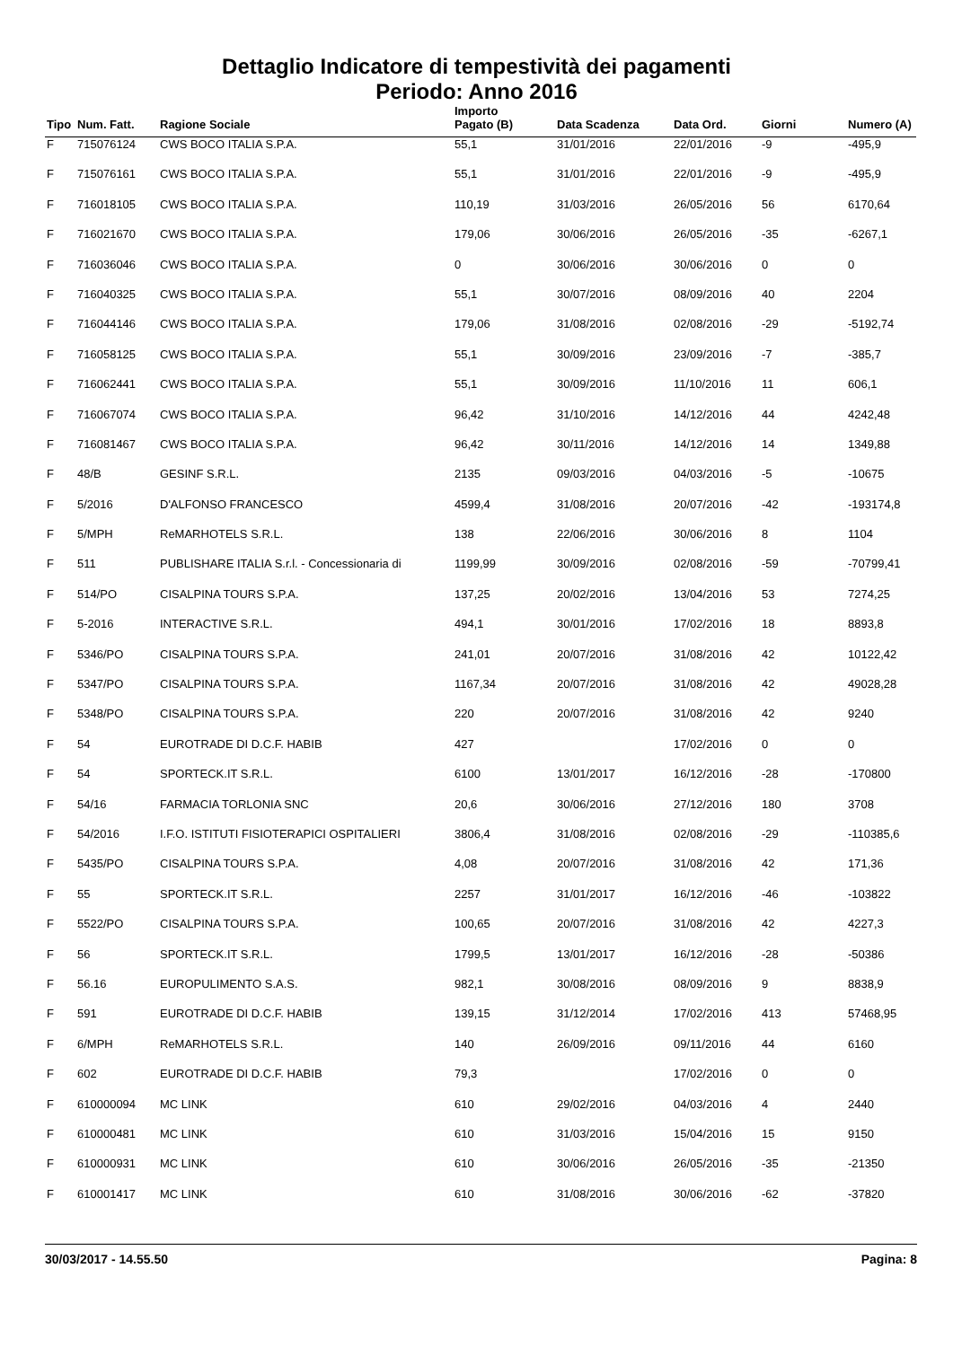Dettaglio Indicatore di tempestività dei pagamenti
Periodo: Anno 2016
| Tipo | Num. Fatt. | Ragione Sociale | Importo Pagato (B) | Data Scadenza | Data Ord. | Giorni | Numero (A) |
| --- | --- | --- | --- | --- | --- | --- | --- |
| F | 715076124 | CWS BOCO ITALIA S.P.A. | 55,1 | 31/01/2016 | 22/01/2016 | -9 | -495,9 |
| F | 715076161 | CWS BOCO ITALIA S.P.A. | 55,1 | 31/01/2016 | 22/01/2016 | -9 | -495,9 |
| F | 716018105 | CWS BOCO ITALIA S.P.A. | 110,19 | 31/03/2016 | 26/05/2016 | 56 | 6170,64 |
| F | 716021670 | CWS BOCO ITALIA S.P.A. | 179,06 | 30/06/2016 | 26/05/2016 | -35 | -6267,1 |
| F | 716036046 | CWS BOCO ITALIA S.P.A. | 0 | 30/06/2016 | 30/06/2016 | 0 | 0 |
| F | 716040325 | CWS BOCO ITALIA S.P.A. | 55,1 | 30/07/2016 | 08/09/2016 | 40 | 2204 |
| F | 716044146 | CWS BOCO ITALIA S.P.A. | 179,06 | 31/08/2016 | 02/08/2016 | -29 | -5192,74 |
| F | 716058125 | CWS BOCO ITALIA S.P.A. | 55,1 | 30/09/2016 | 23/09/2016 | -7 | -385,7 |
| F | 716062441 | CWS BOCO ITALIA S.P.A. | 55,1 | 30/09/2016 | 11/10/2016 | 11 | 606,1 |
| F | 716067074 | CWS BOCO ITALIA S.P.A. | 96,42 | 31/10/2016 | 14/12/2016 | 44 | 4242,48 |
| F | 716081467 | CWS BOCO ITALIA S.P.A. | 96,42 | 30/11/2016 | 14/12/2016 | 14 | 1349,88 |
| F | 48/B | GESINF S.R.L. | 2135 | 09/03/2016 | 04/03/2016 | -5 | -10675 |
| F | 5/2016 | D'ALFONSO FRANCESCO | 4599,4 | 31/08/2016 | 20/07/2016 | -42 | -193174,8 |
| F | 5/MPH | ReMARHOTELS S.R.L. | 138 | 22/06/2016 | 30/06/2016 | 8 | 1104 |
| F | 511 | PUBLISHARE ITALIA S.r.l. - Concessionaria di | 1199,99 | 30/09/2016 | 02/08/2016 | -59 | -70799,41 |
| F | 514/PO | CISALPINA TOURS S.P.A. | 137,25 | 20/02/2016 | 13/04/2016 | 53 | 7274,25 |
| F | 5-2016 | INTERACTIVE S.R.L. | 494,1 | 30/01/2016 | 17/02/2016 | 18 | 8893,8 |
| F | 5346/PO | CISALPINA TOURS S.P.A. | 241,01 | 20/07/2016 | 31/08/2016 | 42 | 10122,42 |
| F | 5347/PO | CISALPINA TOURS S.P.A. | 1167,34 | 20/07/2016 | 31/08/2016 | 42 | 49028,28 |
| F | 5348/PO | CISALPINA TOURS S.P.A. | 220 | 20/07/2016 | 31/08/2016 | 42 | 9240 |
| F | 54 | EUROTRADE DI D.C.F. HABIB | 427 | | 17/02/2016 | 0 | 0 |
| F | 54 | SPORTECK.IT S.R.L. | 6100 | 13/01/2017 | 16/12/2016 | -28 | -170800 |
| F | 54/16 | FARMACIA TORLONIA SNC | 20,6 | 30/06/2016 | 27/12/2016 | 180 | 3708 |
| F | 54/2016 | I.F.O. ISTITUTI FISIOTERAPICI OSPITALIERI | 3806,4 | 31/08/2016 | 02/08/2016 | -29 | -110385,6 |
| F | 5435/PO | CISALPINA TOURS S.P.A. | 4,08 | 20/07/2016 | 31/08/2016 | 42 | 171,36 |
| F | 55 | SPORTECK.IT S.R.L. | 2257 | 31/01/2017 | 16/12/2016 | -46 | -103822 |
| F | 5522/PO | CISALPINA TOURS S.P.A. | 100,65 | 20/07/2016 | 31/08/2016 | 42 | 4227,3 |
| F | 56 | SPORTECK.IT S.R.L. | 1799,5 | 13/01/2017 | 16/12/2016 | -28 | -50386 |
| F | 56.16 | EUROPULIMENTO S.A.S. | 982,1 | 30/08/2016 | 08/09/2016 | 9 | 8838,9 |
| F | 591 | EUROTRADE DI D.C.F. HABIB | 139,15 | 31/12/2014 | 17/02/2016 | 413 | 57468,95 |
| F | 6/MPH | ReMARHOTELS S.R.L. | 140 | 26/09/2016 | 09/11/2016 | 44 | 6160 |
| F | 602 | EUROTRADE DI D.C.F. HABIB | 79,3 | | 17/02/2016 | 0 | 0 |
| F | 610000094 | MC LINK | 610 | 29/02/2016 | 04/03/2016 | 4 | 2440 |
| F | 610000481 | MC LINK | 610 | 31/03/2016 | 15/04/2016 | 15 | 9150 |
| F | 610000931 | MC LINK | 610 | 30/06/2016 | 26/05/2016 | -35 | -21350 |
| F | 610001417 | MC LINK | 610 | 31/08/2016 | 30/06/2016 | -62 | -37820 |
30/03/2017 - 14.55.50 Pagina: 8